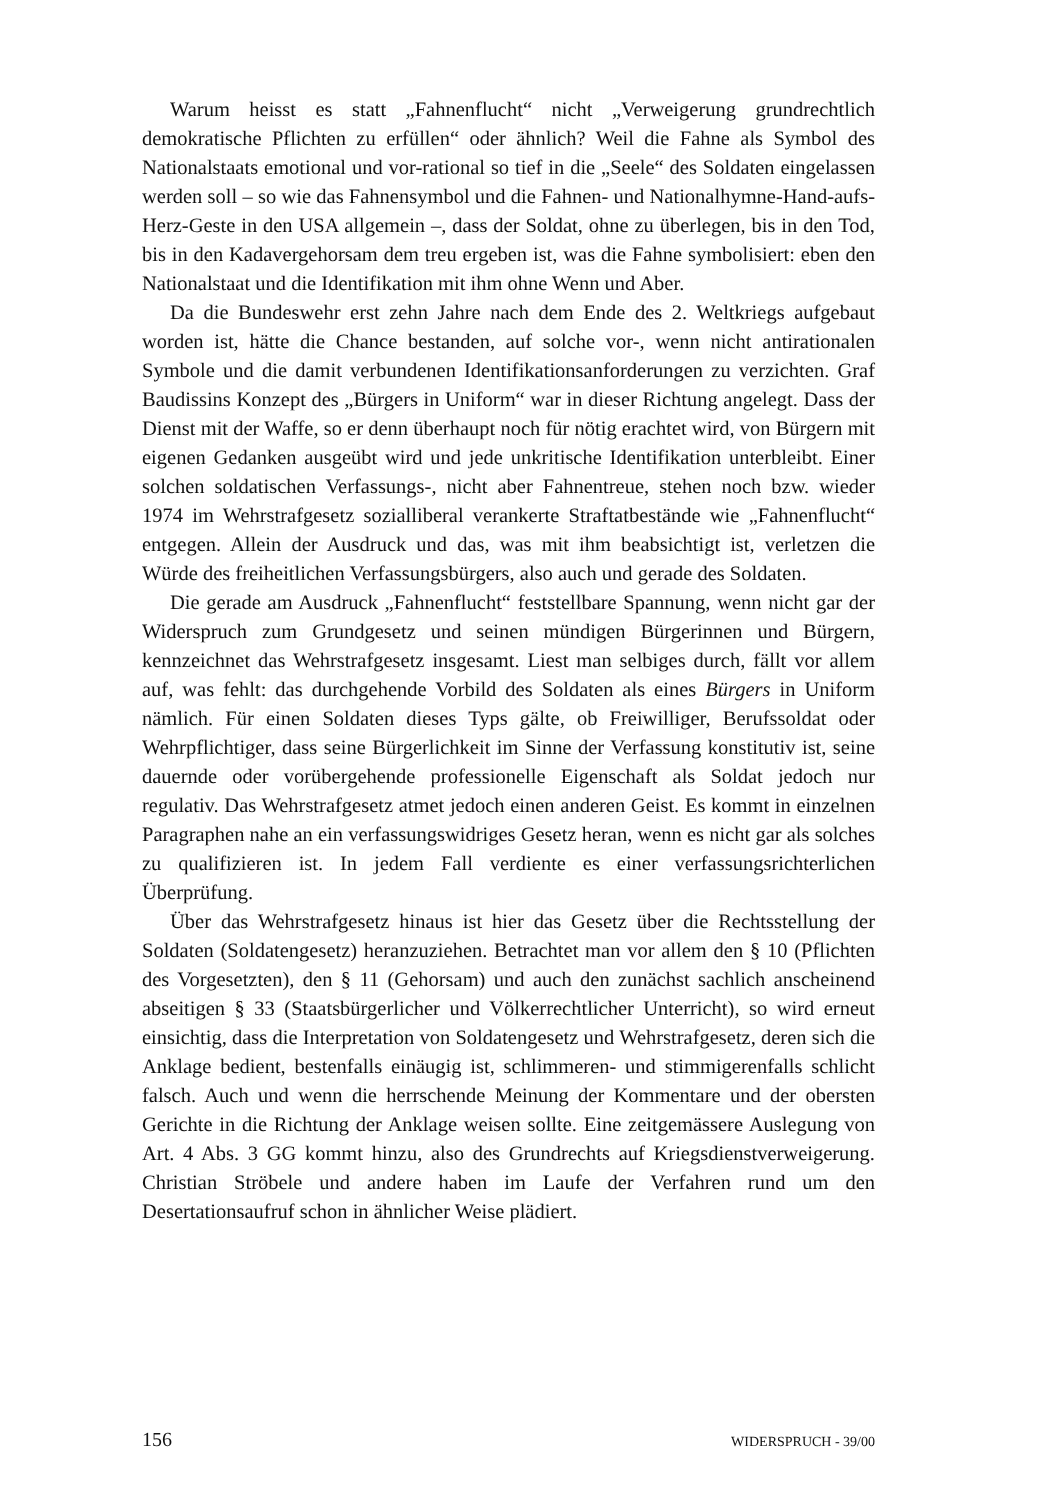Warum heisst es statt „Fahnenflucht“ nicht „Verweigerung grundrechtlich demokratische Pflichten zu erfüllen“ oder ähnlich? Weil die Fahne als Symbol des Nationalstaats emotional und vor-rational so tief in die „Seele“ des Soldaten eingelassen werden soll – so wie das Fahnensymbol und die Fahnen- und Nationalhymne-Hand-aufs-Herz-Geste in den USA allgemein –, dass der Soldat, ohne zu überlegen, bis in den Tod, bis in den Kadavergehorsam dem treu ergeben ist, was die Fahne symbolisiert: eben den Nationalstaat und die Identifikation mit ihm ohne Wenn und Aber.
Da die Bundeswehr erst zehn Jahre nach dem Ende des 2. Weltkriegs aufgebaut worden ist, hätte die Chance bestanden, auf solche vor-, wenn nicht antirationalen Symbole und die damit verbundenen Identifikationsanforderungen zu verzichten. Graf Baudissins Konzept des „Bürgers in Uniform“ war in dieser Richtung angelegt. Dass der Dienst mit der Waffe, so er denn überhaupt noch für nötig erachtet wird, von Bürgern mit eigenen Gedanken ausgeübt wird und jede unkritische Identifikation unterbleibt. Einer solchen soldatischen Verfassungs-, nicht aber Fahnentreue, stehen noch bzw. wieder 1974 im Wehrstrafgesetz sozialliberal verankerte Straftatbestände wie „Fahnenflucht“ entgegen. Allein der Ausdruck und das, was mit ihm beabsichtigt ist, verletzen die Würde des freiheitlichen Verfassungsbürgers, also auch und gerade des Soldaten.
Die gerade am Ausdruck „Fahnenflucht“ feststellbare Spannung, wenn nicht gar der Widerspruch zum Grundgesetz und seinen mündigen Bürgerinnen und Bürgern, kennzeichnet das Wehrstrafgesetz insgesamt. Liest man selbiges durch, fällt vor allem auf, was fehlt: das durchgehende Vorbild des Soldaten als eines Bürgers in Uniform nämlich. Für einen Soldaten dieses Typs gälte, ob Freiwilliger, Berufssoldat oder Wehrpflichtiger, dass seine Bürgerlichkeit im Sinne der Verfassung konstitutiv ist, seine dauernde oder vorübergehende professionelle Eigenschaft als Soldat jedoch nur regulativ. Das Wehrstrafgesetz atmet jedoch einen anderen Geist. Es kommt in einzelnen Paragraphen nahe an ein verfassungswidriges Gesetz heran, wenn es nicht gar als solches zu qualifizieren ist. In jedem Fall verdiente es einer verfassungsrichterlichen Überprüfung.
Über das Wehrstrafgesetz hinaus ist hier das Gesetz über die Rechtsstellung der Soldaten (Soldatengesetz) heranzuziehen. Betrachtet man vor allem den § 10 (Pflichten des Vorgesetzten), den § 11 (Gehorsam) und auch den zunächst sachlich anscheinend abseitigen § 33 (Staatsbürgerlicher und Völkerrechtlicher Unterricht), so wird erneut einsichtig, dass die Interpretation von Soldatengesetz und Wehrstrafgesetz, deren sich die Anklage bedient, bestenfalls einäugig ist, schlimmeren- und stimmigerenfalls schlicht falsch. Auch und wenn die herrschende Meinung der Kommentare und der obersten Gerichte in die Richtung der Anklage weisen sollte. Eine zeitgemässere Auslegung von Art. 4 Abs. 3 GG kommt hinzu, also des Grundrechts auf Kriegsdienstverweigerung. Christian Ströbele und andere haben im Laufe der Verfahren rund um den Desertationsaufruf schon in ähnlicher Weise plädiert.
156 WIDERSPRUCH - 39/00